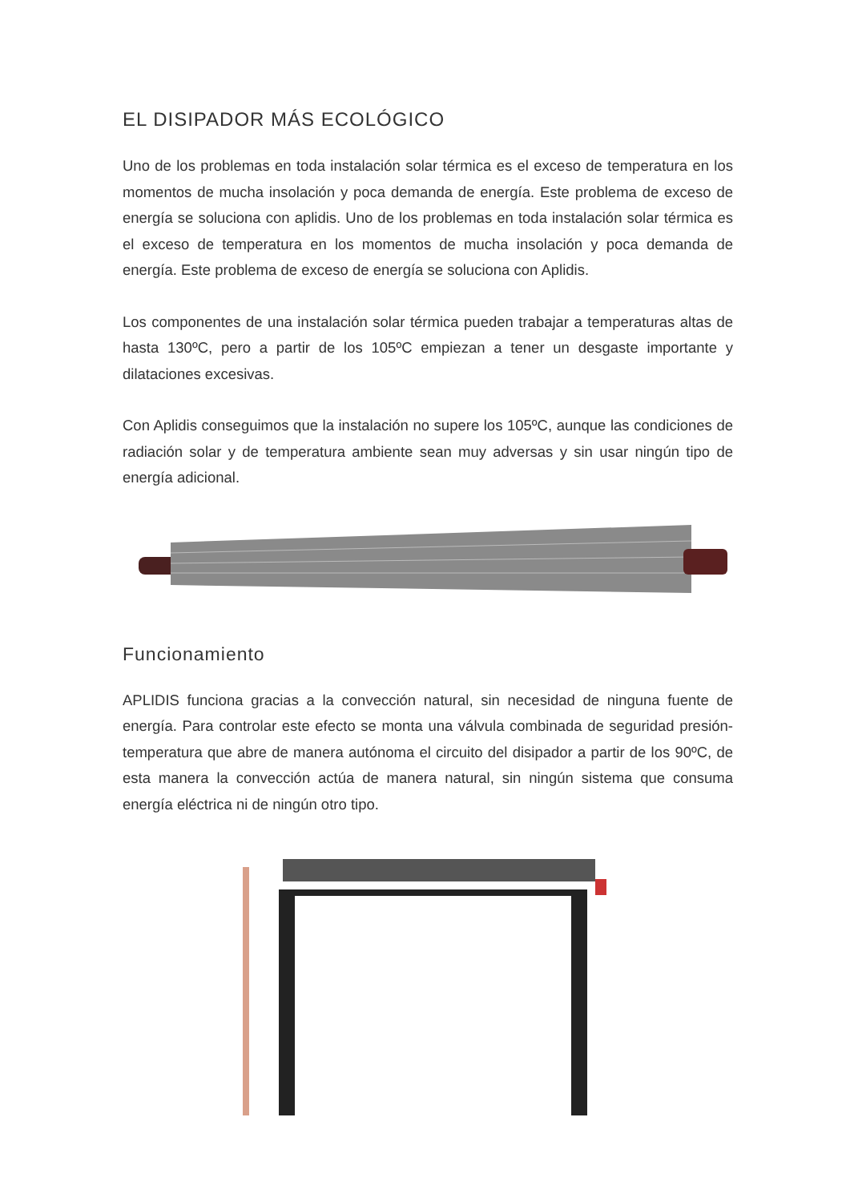EL DISIPADOR MÁS ECOLÓGICO
Uno de los problemas en toda instalación solar térmica es el exceso de temperatura en los momentos de mucha insolación y poca demanda de energía. Este problema de exceso de energía se soluciona con aplidis. Uno de los problemas en toda instalación solar térmica es el exceso de temperatura en los momentos de mucha insolación y poca demanda de energía. Este problema de exceso de energía se soluciona con Aplidis.
Los componentes de una instalación solar térmica pueden trabajar a temperaturas altas de hasta 130ºC, pero a partir de los 105ºC empiezan a tener un desgaste importante y dilataciones excesivas.
Con Aplidis conseguimos que la instalación no supere los 105ºC, aunque las condiciones de radiación solar y de temperatura ambiente sean muy adversas y sin usar ningún tipo de energía adicional.
Funcionamiento
APLIDIS funciona gracias a la convección natural, sin necesidad de ninguna fuente de energía. Para controlar este efecto se monta una válvula combinada de seguridad presión-temperatura que abre de manera autónoma el circuito del disipador a partir de los 90ºC, de esta manera la convección actúa de manera natural, sin ningún sistema que consuma energía eléctrica ni de ningún otro tipo.